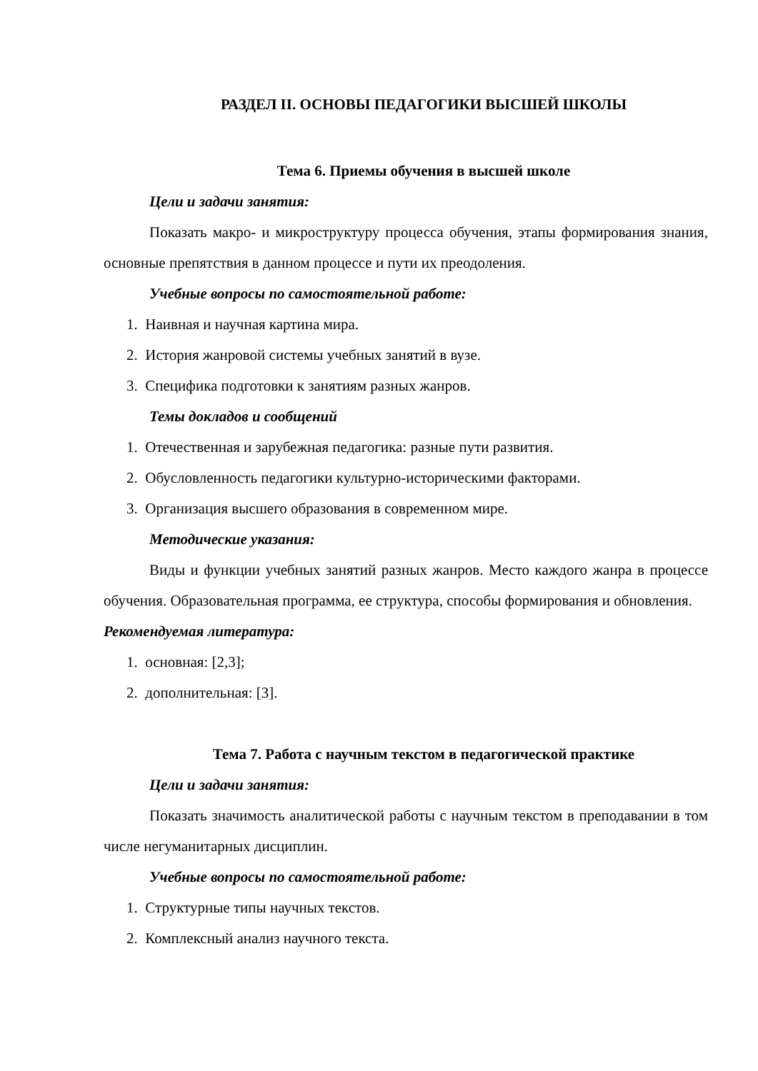РАЗДЕЛ II. ОСНОВЫ ПЕДАГОГИКИ ВЫСШЕЙ ШКОЛЫ
Тема 6. Приемы обучения в высшей школе
Цели и задачи занятия:
Показать макро- и микроструктуру процесса обучения, этапы формирования знания, основные препятствия в данном процессе и пути их преодоления.
Учебные вопросы по самостоятельной работе:
1. Наивная и научная картина мира.
2. История жанровой системы учебных занятий в вузе.
3. Специфика подготовки к занятиям разных жанров.
Темы докладов и сообщений
1. Отечественная и зарубежная педагогика: разные пути развития.
2. Обусловленность педагогики культурно-историческими факторами.
3. Организация высшего образования в современном мире.
Методические указания:
Виды и функции учебных занятий разных жанров. Место каждого жанра в процессе обучения. Образовательная программа, ее структура, способы формирования и обновления.
Рекомендуемая литература:
1. основная: [2,3];
2. дополнительная: [3].
Тема 7. Работа с научным текстом в педагогической практике
Цели и задачи занятия:
Показать значимость аналитической работы с научным текстом в преподавании в том числе негуманитарных дисциплин.
Учебные вопросы по самостоятельной работе:
1. Структурные типы научных текстов.
2. Комплексный анализ научного текста.